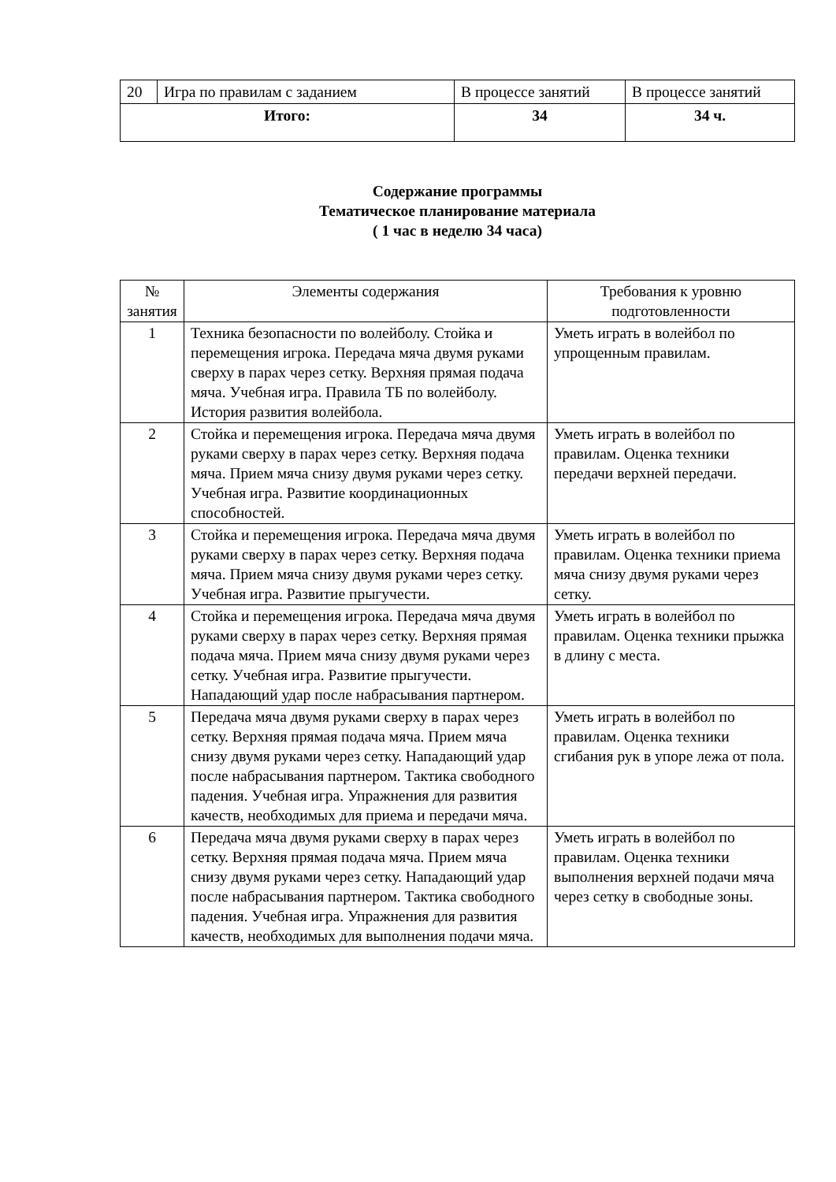| 20 | Игра по правилам с заданием | В процессе занятий | В процессе занятий |
| Итого: | | 34 | 34 ч. |
Содержание программы
Тематическое планирование материала
( 1 час в неделю 34 часа)
| № занятия | Элементы содержания | Требования к уровню подготовленности |
| --- | --- | --- |
| 1 | Техника безопасности по волейболу. Стойка и перемещения игрока. Передача мяча двумя руками сверху в парах через сетку. Верхняя прямая подача мяча. Учебная игра. Правила ТБ по волейболу. История развития волейбола. | Уметь играть в волейбол по упрощенным правилам. |
| 2 | Стойка и перемещения игрока. Передача мяча двумя руками сверху в парах через сетку. Верхняя подача мяча. Прием мяча снизу двумя руками через сетку. Учебная игра. Развитие координационных способностей. | Уметь играть в волейбол по правилам. Оценка техники передачи верхней передачи. |
| 3 | Стойка и перемещения игрока. Передача мяча двумя руками сверху в парах через сетку. Верхняя подача мяча. Прием мяча снизу двумя руками через сетку. Учебная игра. Развитие прыгучести. | Уметь играть в волейбол по правилам. Оценка техники приема мяча снизу двумя руками через сетку. |
| 4 | Стойка и перемещения игрока. Передача мяча двумя руками сверху в парах через сетку. Верхняя прямая подача мяча. Прием мяча снизу двумя руками через сетку. Учебная игра. Развитие прыгучести. Нападающий удар после набрасывания партнером. | Уметь играть в волейбол по правилам. Оценка техники прыжка в длину с места. |
| 5 | Передача мяча двумя руками сверху в парах через сетку. Верхняя прямая подача мяча. Прием мяча снизу двумя руками через сетку. Нападающий удар после набрасывания партнером. Тактика свободного падения. Учебная игра. Упражнения для развития качеств, необходимых для приема и передачи мяча. | Уметь играть в волейбол по правилам. Оценка техники сгибания рук в упоре лежа от пола. |
| 6 | Передача мяча двумя руками сверху в парах через сетку. Верхняя прямая подача мяча. Прием мяча снизу двумя руками через сетку. Нападающий удар после набрасывания партнером. Тактика свободного падения. Учебная игра. Упражнения для развития качеств, необходимых для выполнения подачи мяча. | Уметь играть в волейбол по правилам. Оценка техники выполнения верхней подачи мяча через сетку в свободные зоны. |